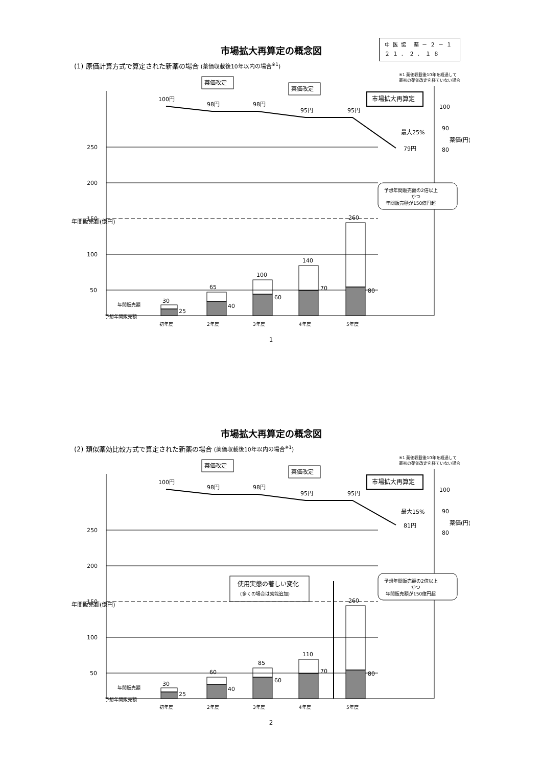市場拡大再算定の概念図
中医協 薬－２－１
２１．２．１８
(1) 原価計算方式で算定された新薬の場合 (薬価収載後10年以内の場合<sup>※1</sup>)
※1 薬価収載後10年を経過して
最初の薬価改定を経ていない場合
250
200
150
100
50
年間販売額(億円)
100円
98円
98円
95円
95円
79円
最大25%
薬価改定
薬価改定
市場拡大再算定
100
90
80
薬価(円)
30
25
65
40
100
60
140
70
260
80
年間販売額
予想年間販売額
予想年間販売額の2倍以上
かつ
年間販売額が150億円超
初年度
2年度
3年度
4年度
5年度
1
市場拡大再算定の概念図
(2) 類似薬効比較方式で算定された新薬の場合 (薬価収載後10年以内の場合<sup>※1</sup>)
※1 薬価収載後10年を経過して
最初の薬価改定を経ていない場合
250
200
150
100
50
年間販売額(億円)
100円
98円
98円
95円
95円
81円
最大15%
薬価改定
薬価改定
市場拡大再算定
100
90
80
薬価(円)
使用実態の著しい変化
(多くの場合は効能追加)
30
25
60
40
85
60
110
70
260
80
年間販売額
予想年間販売額
予想年間販売額の2倍以上
かつ
年間販売額が150億円超
初年度
2年度
3年度
4年度
5年度
2